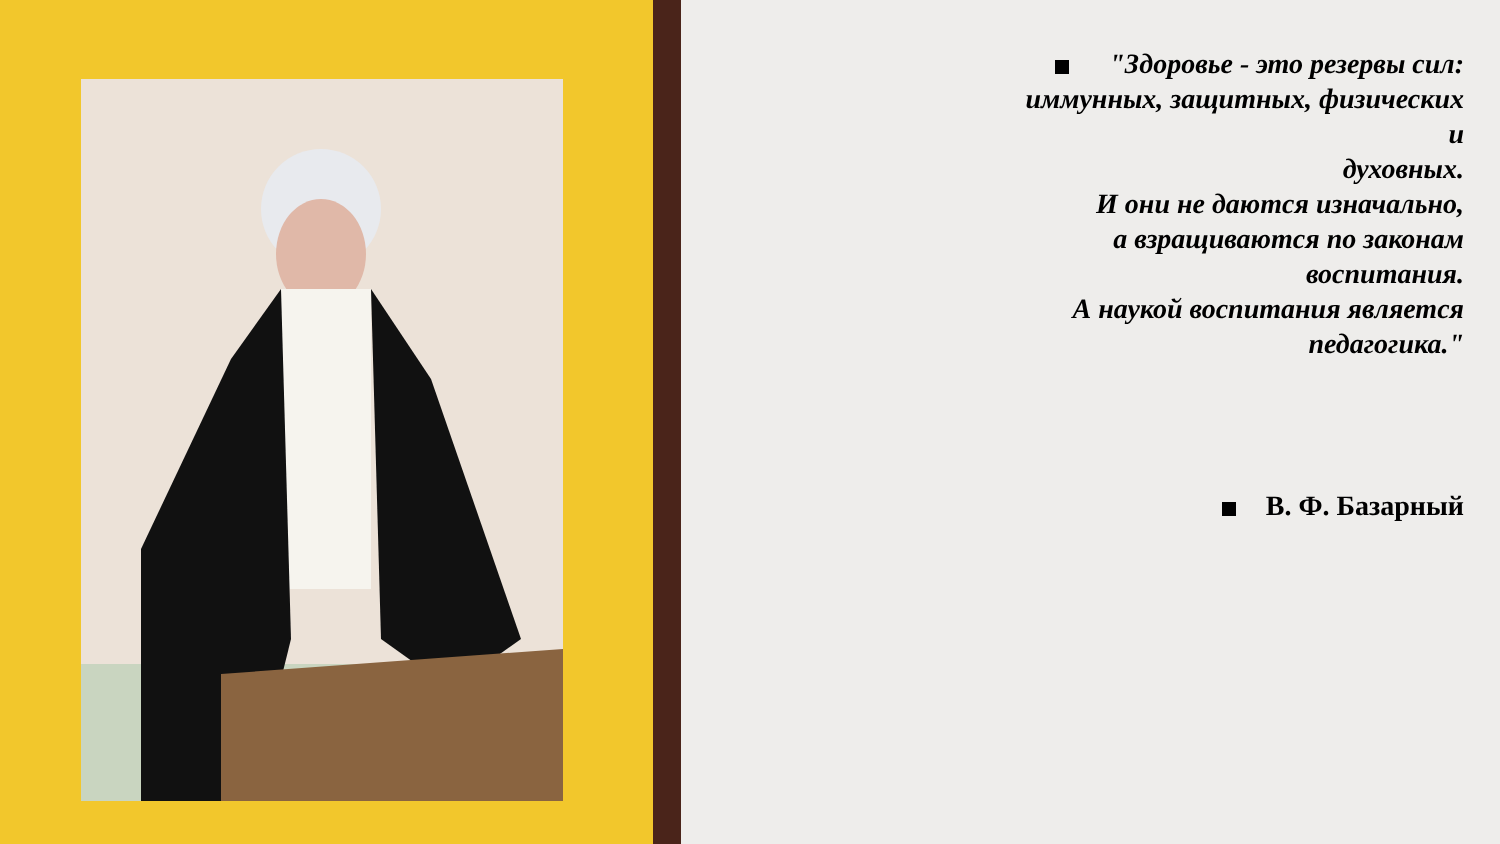"Здоровье - это резервы сил: иммунных, защитных, физических и
духовных.
И они не даются изначально,
а взращиваются по законам воспитания.
А наукой воспитания является педагогика."
В. Ф. Базарный